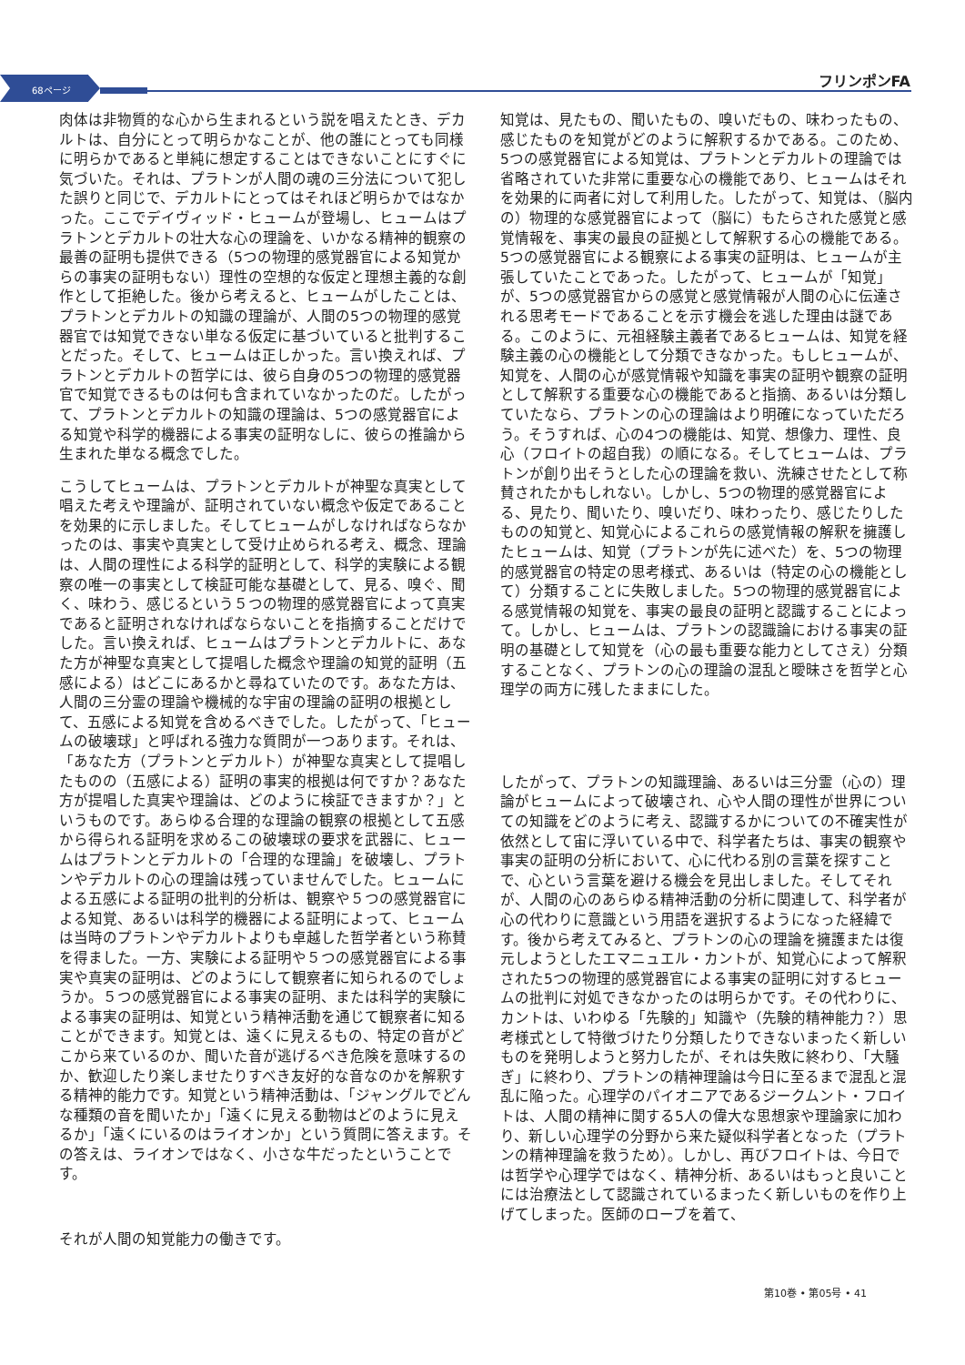68ページ
フリンポンFA
肉体は非物質的な心から生まれるという説を唱えたとき、デカルトは、自分にとって明らかなことが、他の誰にとっても同様に明らかであると単純に想定することはできないことにすぐに気づいた。それは、プラトンが人間の魂の三分法について犯した誤りと同じで、デカルトにとってはそれほど明らかではなかった。ここでデイヴィッド・ヒュームが登場し、ヒュームはプラトンとデカルトの壮大な心の理論を、いかなる精神的観察の最善の証明も提供できる（5つの物理的感覚器官による知覚からの事実の証明もない）理性の空想的な仮定と理想主義的な創作として拒絶した。後から考えると、ヒュームがしたことは、プラトンとデカルトの知識の理論が、人間の5つの物理的感覚器官では知覚できない単なる仮定に基づいていると批判することだった。そして、ヒュームは正しかった。言い換えれば、プラトンとデカルトの哲学には、彼ら自身の5つの物理的感覚器官で知覚できるものは何も含まれていなかったのだ。したがって、プラトンとデカルトの知識の理論は、5つの感覚器官による知覚や科学的機器による事実の証明なしに、彼らの推論から生まれた単なる概念でした。
こうしてヒュームは、プラトンとデカルトが神聖な真実として唱えた考えや理論が、証明されていない概念や仮定であることを効果的に示しました。そしてヒュームがしなければならなかったのは、事実や真実として受け止められる考え、概念、理論は、人間の理性による科学的証明として、科学的実験による観察の唯一の事実として検証可能な基礎として、見る、嗅ぐ、聞く、味わう、感じるという５つの物理的感覚器官によって真実であると証明されなければならないことを指摘することだけでした。言い換えれば、ヒュームはプラトンとデカルトに、あなた方が神聖な真実として提唱した概念や理論の知覚的証明（五感による）はどこにあるかと尋ねていたのです。あなた方は、人間の三分霊の理論や機械的な宇宙の理論の証明の根拠として、五感による知覚を含めるべきでした。したがって、「ヒュームの破壊球」と呼ばれる強力な質問が一つあります。それは、「あなた方（プラトンとデカルト）が神聖な真実として提唱したものの（五感による）証明の事実的根拠は何ですか？あなた方が提唱した真実や理論は、どのように検証できますか？」というものです。あらゆる合理的な理論の観察の根拠として五感から得られる証明を求めるこの破壊球の要求を武器に、ヒュームはプラトンとデカルトの「合理的な理論」を破壊し、プラトンやデカルトの心の理論は残っていませんでした。ヒュームによる五感による証明の批判的分析は、観察や５つの感覚器官による知覚、あるいは科学的機器による証明によって、ヒュームは当時のプラトンやデカルトよりも卓越した哲学者という称賛を得ました。一方、実験による証明や５つの感覚器官による事実や真実の証明は、どのようにして観察者に知られるのでしょうか。５つの感覚器官による事実の証明、または科学的実験による事実の証明は、知覚という精神活動を通じて観察者に知ることができます。知覚とは、遠くに見えるもの、特定の音がどこから来ているのか、聞いた音が逃げるべき危険を意味するのか、歓迎したり楽しませたりすべき友好的な音なのかを解釈する精神的能力です。知覚という精神活動は、「ジャングルでどんな種類の音を聞いたか」「遠くに見える動物はどのように見えるか」「遠くにいるのはライオンか」という質問に答えます。その答えは、ライオンではなく、小さな牛だったということです。
それが人間の知覚能力の働きです。
知覚は、見たもの、聞いたもの、嗅いだもの、味わったもの、感じたものを知覚がどのように解釈するかである。このため、5つの感覚器官による知覚は、プラトンとデカルトの理論では省略されていた非常に重要な心の機能であり、ヒュームはそれを効果的に両者に対して利用した。したがって、知覚は、（脳内の）物理的な感覚器官によって（脳に）もたらされた感覚と感覚情報を、事実の最良の証拠として解釈する心の機能である。5つの感覚器官による観察による事実の証明は、ヒュームが主張していたことであった。したがって、ヒュームが「知覚」が、5つの感覚器官からの感覚と感覚情報が人間の心に伝達される思考モードであることを示す機会を逃した理由は謎である。このように、元祖経験主義者であるヒュームは、知覚を経験主義の心の機能として分類できなかった。もしヒュームが、知覚を、人間の心が感覚情報や知識を事実の証明や観察の証明として解釈する重要な心の機能であると指摘、あるいは分類していたなら、プラトンの心の理論はより明確になっていただろう。そうすれば、心の4つの機能は、知覚、想像力、理性、良心（フロイトの超自我）の順になる。そしてヒュームは、プラトンが創り出そうとした心の理論を救い、洗練させたとして称賛されたかもしれない。しかし、5つの物理的感覚器官による、見たり、聞いたり、嗅いだり、味わったり、感じたりしたものの知覚と、知覚心によるこれらの感覚情報の解釈を擁護したヒュームは、知覚（プラトンが先に述べた）を、5つの物理的感覚器官の特定の思考様式、あるいは（特定の心の機能として）分類することに失敗しました。5つの物理的感覚器官による感覚情報の知覚を、事実の最良の証明と認識することによって。しかし、ヒュームは、プラトンの認識論における事実の証明の基礎として知覚を（心の最も重要な能力としてさえ）分類することなく、プラトンの心の理論の混乱と曖昧さを哲学と心理学の両方に残したままにした。
したがって、プラトンの知識理論、あるいは三分霊（心の）理論がヒュームによって破壊され、心や人間の理性が世界についての知識をどのように考え、認識するかについての不確実性が依然として宙に浮いている中で、科学者たちは、事実の観察や事実の証明の分析において、心に代わる別の言葉を探すことで、心という言葉を避ける機会を見出しました。そしてそれが、人間の心のあらゆる精神活動の分析に関連して、科学者が心の代わりに意識という用語を選択するようになった経緯です。後から考えてみると、プラトンの心の理論を擁護または復元しようとしたエマニュエル・カントが、知覚心によって解釈された5つの物理的感覚器官による事実の証明に対するヒュームの批判に対処できなかったのは明らかです。その代わりに、カントは、いわゆる「先験的」知識や（先験的精神能力？）思考様式として特徴づけたり分類したりできないまったく新しいものを発明しようと努力したが、それは失敗に終わり、「大騒ぎ」に終わり、プラトンの精神理論は今日に至るまで混乱と混乱に陥った。心理学のパイオニアであるジークムント・フロイトは、人間の精神に関する5人の偉大な思想家や理論家に加わり、新しい心理学の分野から来た疑似科学者となった（プラトンの精神理論を救うため）。しかし、再びフロイトは、今日では哲学や心理学ではなく、精神分析、あるいはもっと良いことには治療法として認識されているまったく新しいものを作り上げてしまった。医師のローブを着て、
第10巻 • 第05号 • 41